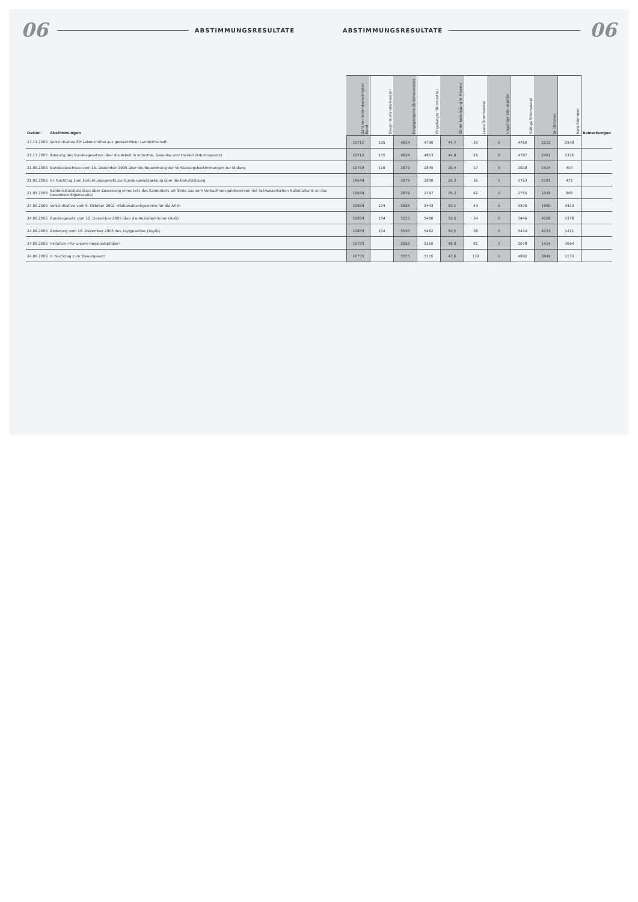06 ABSTIMMUNGSRESULTATE ABSTIMMUNGSRESULTATE 06
| Datum | Abstimmungen | Zahl der Stimmberechtigten Bund | Davon Auslandschweizer | Eingegangene Stimmausweise | Eingelangte Stimmzettel | Stimmbeteiligung in Prozent | Leere Stimmzettel | Ungültige Stimmzettel | Gültige Stimmzettel | Ja-Stimmen | Nein-Stimmen | Bemerkungen |
| --- | --- | --- | --- | --- | --- | --- | --- | --- | --- | --- | --- | --- |
| 27.11.2005 | Volksinitiative für Lebensmittel aus gentechfreier Landwirtschaft | 10712 | 105 | 4824 | 4790 | 44,7 | 30 | 0 | 4760 | 2212 | 2548 | |
| 27.11.2005 | Äderung des Bundesgesetzes über die Arbeit in Industrie, Gewerbe und Handel (Arbeitsgesetz) | 10712 | 105 | 4824 | 4813 | 44,9 | 26 | 0 | 4787 | 2461 | 2326 | |
| 21.05.2006 | Bundesbeschluss vom 16. Dezember 2005 über die Neuordnung der Verfassungsbestimmungen zur Bildung | 10759 | 110 | 2879 | 2845 | 26,4 | 17 | 0 | 2828 | 2424 | 404 | |
| 21.05.2006 | VI. Nachtrag zum Einführungsgesetz zur Bundesgesetzgebung über die Berufsbildung | 10649 | | 2879 | 2800 | 26,3 | 36 | 1 | 2763 | 2291 | 472 | |
| 21.05.2006 | Kantonstratsbeschluss über Zuweisung eines teils des Kantonteils am Erlös aus dem Verkauf von goldreserven der Schweizerischen Nationalbank an das besondere Eigenkapital | 10649 | | 2879 | 2797 | 26,3 | 42 | 0 | 2755 | 1949 | 806 | |
| 24.09.2006 | Volksinitiative vom 9. Oktober 2002 «Nationalbankgewinne für die AHV» | 10859 | 104 | 5555 | 5443 | 50,1 | 43 | 0 | 5400 | 1980 | 3420 | |
| 24.09.2006 | Bundesgesetz vom 16. Dezember 2005 über die Ausläder/-innen (AuG) | 10859 | 104 | 5555 | 5480 | 50,5 | 34 | 0 | 5446 | 4068 | 1378 | |
| 24.09.2006 | Änderung vom 16. Dezember 2005 des Asylgesetzes (AsylG) | 10859 | 104 | 5555 | 5482 | 50,5 | 38 | 0 | 5444 | 4033 | 1411 | |
| 24.09.2006 | Initiative «Für unsere Regionalspitäler» | 10755 | | 5555 | 5160 | 48,0 | 81 | 1 | 5078 | 1414 | 3664 | |
| 24.09.2006 | II: Nachtrag zum Steuergesetz | 10755 | | 5555 | 5116 | 47,6 | 133 | 1 | 4982 | 3849 | 1133 | |